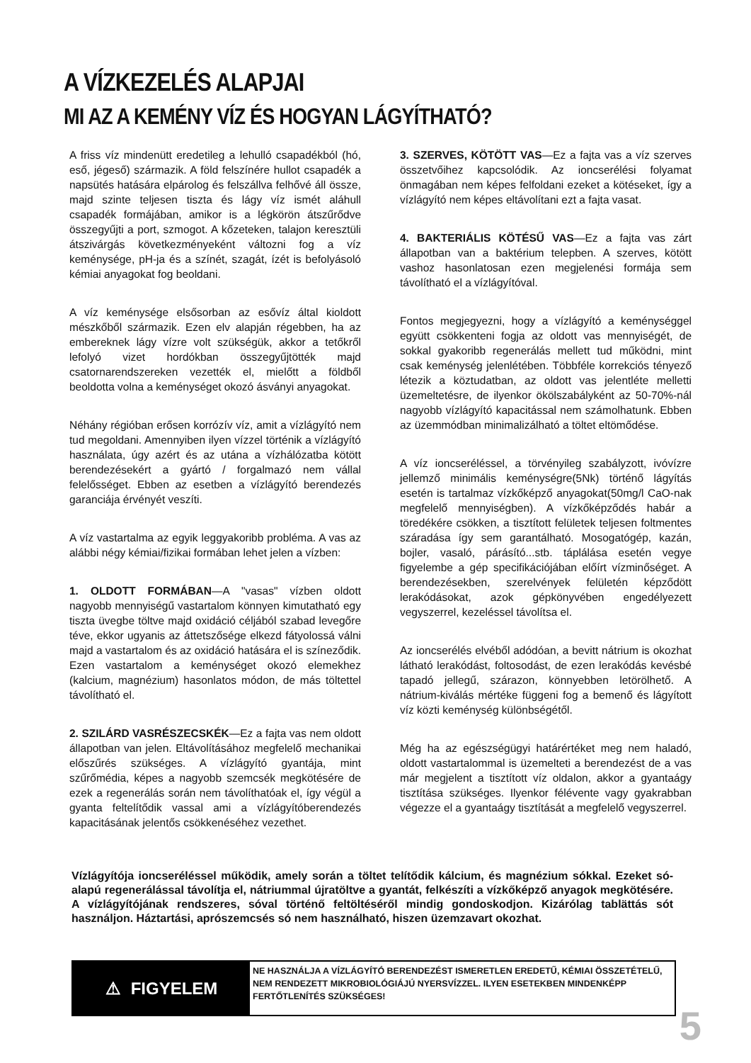A VÍZKEZELÉS ALAPJAI
MI AZ A KEMÉNY VÍZ ÉS HOGYAN LÁGYÍTHATÓ?
A friss víz mindenütt eredetileg a lehulló csapadékból (hó, eső, jégeső) származik. A föld felszínére hullot csapadék a napsütés hatására elpárolog és felszállva felhővé áll össze, majd szinte teljesen tiszta és lágy víz ismét aláhull csapadék formájában, amikor is a légkörön átszűrődve összegyűjti a port, szmogot. A kőzeteken, talajon keresztüli átszivárgás következményeként változni fog a víz keménysége, pH-ja és a színét, szagát, ízét is befolyásoló kémiai anyagokat fog beoldani.
A víz keménysége elsősorban az esővíz által kioldott mészkőből származik. Ezen elv alapján régebben, ha az embereknek lágy vízre volt szükségük, akkor a tetőkről lefolyó vizet hordókban összegyűjtötték majd csatornarendszereken vezették el, mielőtt a földből beoldotta volna a keménységet okozó ásványi anyagokat.
Néhány régióban erősen korrózív víz, amit a vízlágyító nem tud megoldani. Amennyiben ilyen vízzel történik a vízlágyító használata, úgy azért és az utána a vízhálózatba kötött berendezésekért a gyártó / forgalmazó nem vállal felelősséget. Ebben az esetben a vízlágyító berendezés garanciája érvényét veszíti.
A víz vastartalma az egyik leggyakoribb probléma. A vas az alábbi négy kémiai/fizikai formában lehet jelen a vízben:
1. OLDOTT FORMÁBAN—A "vasas" vízben oldott nagyobb mennyiségű vastartalom könnyen kimutatható egy tiszta üvegbe töltve majd oxidáció céljából szabad levegőre téve, ekkor ugyanis az áttetszősége elkezd fátyolossá válni majd a vastartalom és az oxidáció hatására el is színeződik. Ezen vastartalom a keménységet okozó elemekhez (kalcium, magnézium) hasonlatos módon, de más töltettel távolítható el.
2. SZILÁRD VASRÉSZECSKÉK—Ez a fajta vas nem oldott állapotban van jelen. Eltávolításához megfelelő mechanikai előszűrés szükséges. A vízlágyító gyantája, mint szűrőmédia, képes a nagyobb szemcsék megkötésére de ezek a regenerálás során nem távolíthatóak el, így végül a gyanta feltelítődik vassal ami a vízlágyítóberendezés kapacitásának jelentős csökkenéséhez vezethet.
3. SZERVES, KÖTÖTT VAS—Ez a fajta vas a víz szerves összetvőihez kapcsolódik. Az ioncserélési folyamat önmagában nem képes felfoldani ezeket a kötéseket, így a vízlágyító nem képes eltávolítani ezt a fajta vasat.
4. BAKTERIÁLIS KÖTÉSŰ VAS—Ez a fajta vas zárt állapotban van a baktérium telepben. A szerves, kötött vashoz hasonlatosan ezen megjelenési formája sem távolítható el a vízlágyítóval.
Fontos megjegyezni, hogy a vízlágyító a keménységgel együtt csökkenteni fogja az oldott vas mennyiségét, de sokkal gyakoribb regenerálás mellett tud működni, mint csak keménység jelenlétében. Többféle korrekciós tényező létezik a köztudatban, az oldott vas jelentléte melletti üzemeltetésre, de ilyenkor ökölszabályként az 50-70%-nál nagyobb vízlágyító kapacitással nem számolhatunk. Ebben az üzemmódban minimalizálható a töltet eltömődése.
A víz ioncseréléssel, a törvényileg szabályzott, ivóvízre jellemző minimális keménységre(5Nk) történő lágyítás esetén is tartalmaz vízkőképző anyagokat(50mg/l CaO-nak megfelelő mennyiségben). A vízkőképződés habár a töredékére csökken, a tisztított felületek teljesen foltmentes száradása így sem garantálható. Mosogatógép, kazán, bojler, vasaló, párásító...stb. táplálása esetén vegye figyelembe a gép specifikációjában előírt vízminőséget. A berendezésekben, szerelvények felületén képződött lerakódásokat, azok gépkönyvében engedélyezett vegyszerrel, kezeléssel távolítsa el.
Az ioncserélés elvéből adódóan, a bevitt nátrium is okozhat látható lerakódást, foltosodást, de ezen lerakódás kevésbé tapadó jellegű, szárazon, könnyebben letörölhető. A nátrium-kiválás mértéke függeni fog a bemenő és lágyított víz közti keménység különbségétől.
Még ha az egészségügyi határértéket meg nem haladó, oldott vastartalommal is üzemelteti a berendezést de a vas már megjelent a tisztított víz oldalon, akkor a gyantaágy tisztítása szükséges. Ilyenkor félévente vagy gyakrabban végezze el a gyantaágy tisztítását a megfelelő vegyszerrel.
Vízlágyítója ioncseréléssel működik, amely során a töltet telítődik kálcium, és magnézium sókkal. Ezeket só-alapú regenerálással távolítja el, nátriummal újratöltve a gyantát, felkészíti a vízkőképző anyagok megkötésére. A vízlágyítójának rendszeres, sóval történő feltöltéséről mindig gondoskodjon. Kizárólag tablättás sót használjon. Háztartási, aprószemcsés só nem használható, hiszen üzemzavart okozhat.
⚠ FIGYELEM
NE HASZNÁLJA A VÍZLÁGYÍTÓ BERENDEZÉST ISMERETLEN EREDETŰ, KÉMIAI ÖSSZETÉTELŰ, NEM RENDEZETT MIKROBIOLÓGIÁJÚ NYERSVÍZZEL. ILYEN ESETEKBEN MINDENKÉPP FERTŐTLENÍTÉS SZÜKSÉGES!
5